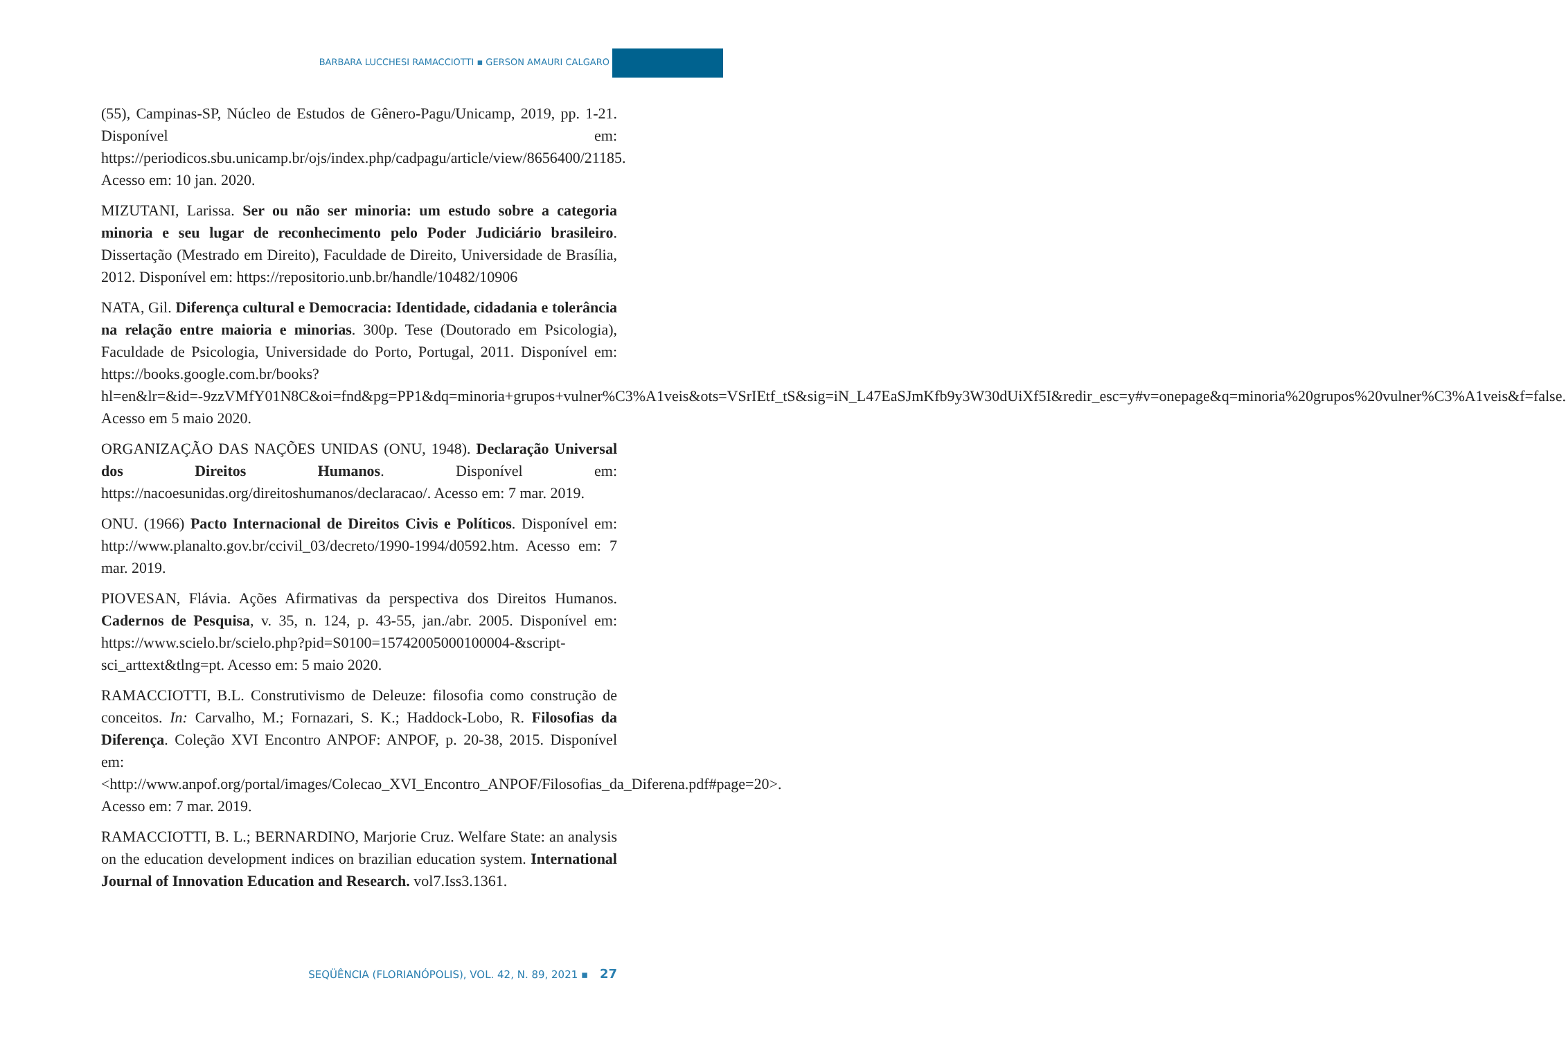BARBARA LUCCHESI RAMACCIOTTI ▪ GERSON AMAURI CALGARO
(55), Campinas-SP, Núcleo de Estudos de Gênero-Pagu/Unicamp, 2019, pp. 1-21. Disponível em: https://periodicos.sbu.unicamp.br/ojs/index.php/cadpagu/article/view/8656400/21185. Acesso em: 10 jan. 2020.
MIZUTANI, Larissa. Ser ou não ser minoria: um estudo sobre a categoria minoria e seu lugar de reconhecimento pelo Poder Judiciário brasileiro. Dissertação (Mestrado em Direito), Faculdade de Direito, Universidade de Brasília, 2012. Disponível em: https://repositorio.unb.br/handle/10482/10906
NATA, Gil. Diferença cultural e Democracia: Identidade, cidadania e tolerância na relação entre maioria e minorias. 300p. Tese (Doutorado em Psicologia), Faculdade de Psicologia, Universidade do Porto, Portugal, 2011. Disponível em: https://books.google.com.br/books?hl=en&lr=&id=-9zzVMfY01N8C&oi=fnd&pg=PP1&dq=minoria+grupos+vulner%C3%A1veis&ots=VSrIEtf_tS&sig=iN_L47EaSJmKfb9y3W30dUiXf5I&redir_esc=y#v=onepage&q=minoria%20grupos%20vulner%C3%A1veis&f=false. Acesso em 5 maio 2020.
ORGANIZAÇÃO DAS NAÇÕES UNIDAS (ONU, 1948). Declaração Universal dos Direitos Humanos. Disponível em: https://nacoesunidas.org/direitoshumanos/declaracao/. Acesso em: 7 mar. 2019.
ONU. (1966) Pacto Internacional de Direitos Civis e Políticos. Disponível em: http://www.planalto.gov.br/ccivil_03/decreto/1990-1994/d0592.htm. Acesso em: 7 mar. 2019.
PIOVESAN, Flávia. Ações Afirmativas da perspectiva dos Direitos Humanos. Cadernos de Pesquisa, v. 35, n. 124, p. 43-55, jan./abr. 2005. Disponível em: https://www.scielo.br/scielo.php?pid=S0100=15742005000100004-&script-sci_arttext&tlng=pt. Acesso em: 5 maio 2020.
RAMACCIOTTI, B.L. Construtivismo de Deleuze: filosofia como construção de conceitos. In: Carvalho, M.; Fornazari, S. K.; Haddock-Lobo, R. Filosofias da Diferença. Coleção XVI Encontro ANPOF: ANPOF, p. 20-38, 2015. Disponível em: <http://www.anpof.org/portal/images/Colecao_XVI_Encontro_ANPOF/Filosofias_da_Diferena.pdf#page=20>. Acesso em: 7 mar. 2019.
RAMACCIOTTI, B. L.; BERNARDINO, Marjorie Cruz. Welfare State: an analysis on the education development indices on brazilian education system. International Journal of Innovation Education and Research. vol7.Iss3.1361.
SEQÜÊNCIA (FLORIANÓPOLIS), VOL. 42, N. 89, 2021 ▪ 27